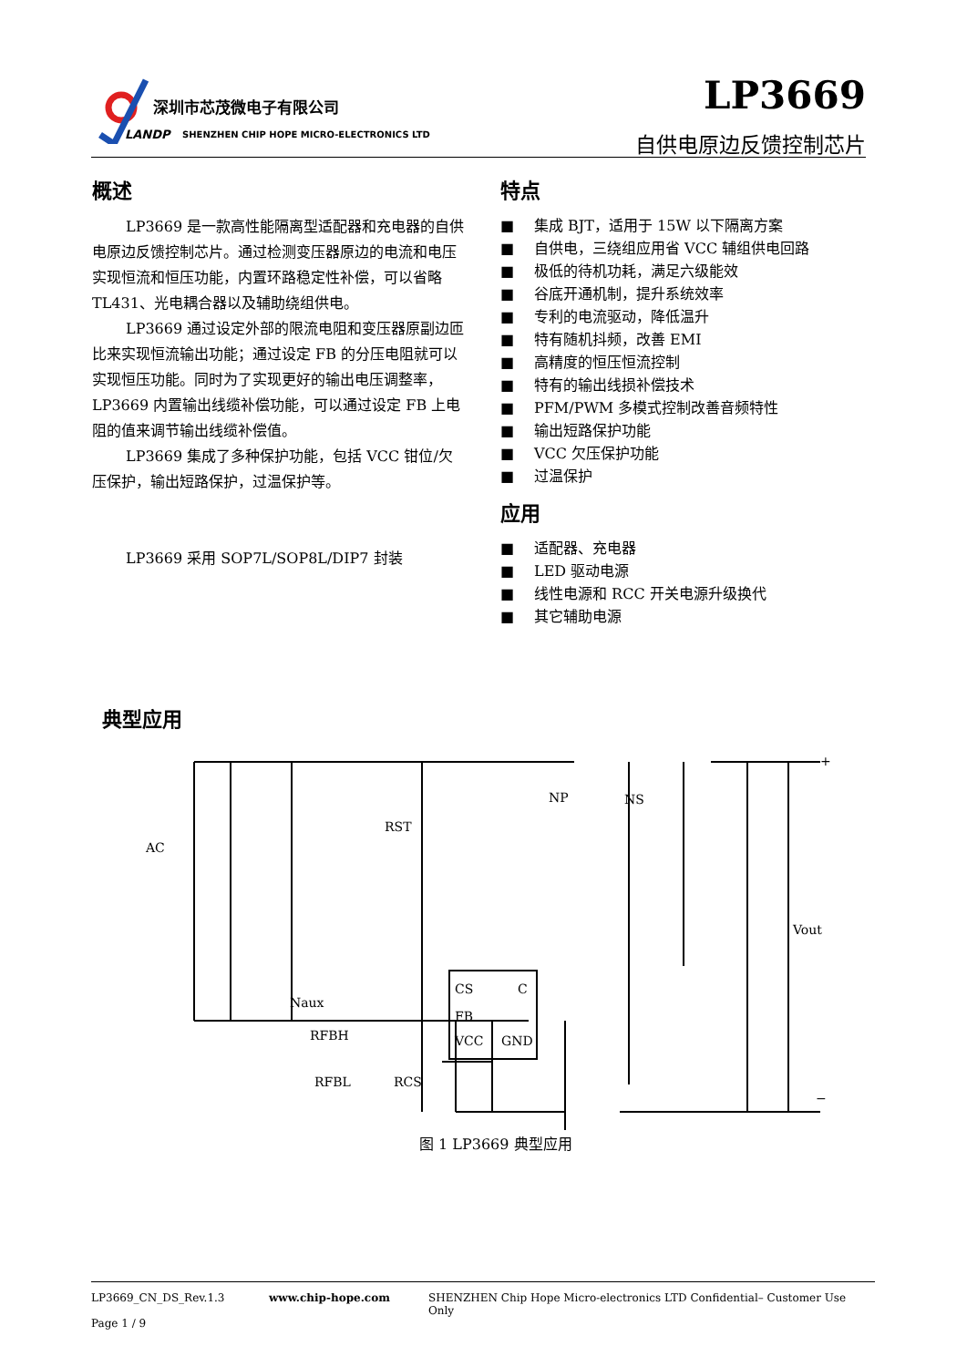深圳市芯茂微电子有限公司
LANDP
SHENZHEN CHIP HOPE MICRO-ELECTRONICS LTD
LP3669
自供电原边反馈控制芯片
概述
LP3669 是一款高性能隔离型适配器和充电器的自供电原边反馈控制芯片。通过检测变压器原边的电流和电压实现恒流和恒压功能，内置环路稳定性补偿，可以省略 TL431、光电耦合器以及辅助绕组供电。
LP3669 通过设定外部的限流电阻和变压器原副边匝比来实现恒流输出功能；通过设定 FB 的分压电阻就可以实现恒压功能。同时为了实现更好的输出电压调整率，LP3669 内置输出线缆补偿功能，可以通过设定 FB 上电阻的值来调节输出线缆补偿值。
LP3669 集成了多种保护功能，包括 VCC 钳位/欠压保护，输出短路保护，过温保护等。
LP3669 采用 SOP7L/SOP8L/DIP7 封装
特点
■ 集成 BJT，适用于 15W 以下隔离方案
■ 自供电，三绕组应用省 VCC 辅组供电回路
■ 极低的待机功耗，满足六级能效
■ 谷底开通机制，提升系统效率
■ 专利的电流驱动，降低温升
■ 特有随机抖频，改善 EMI
■ 高精度的恒压恒流控制
■ 特有的输出线损补偿技术
■ PFM/PWM 多模式控制改善音频特性
■ 输出短路保护功能
■ VCC 欠压保护功能
■ 过温保护
应用
■ 适配器、充电器
■ LED 驱动电源
■ 线性电源和 RCC 开关电源升级换代
■ 其它辅助电源
典型应用
AC
RST
NP
NS
Naux
RFBH
RFBL
RCS
CS
C
FB
VCC
GND
Vout
+
−
图 1 LP3669 典型应用
LP3669_CN_DS_Rev.1.3 www.chip-hope.com SHENZHEN Chip Hope Micro-electronics LTD Confidential– Customer Use Only
Page 1 / 9